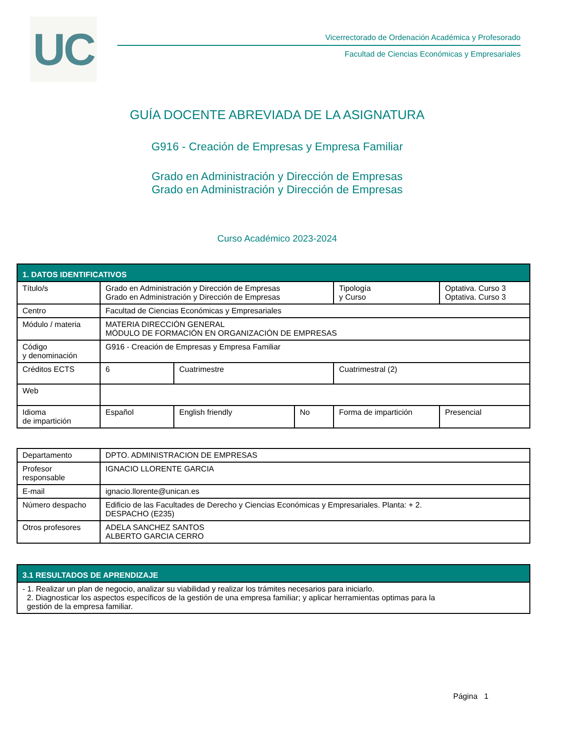UC
Vicerrectorado de Ordenación Académica y Profesorado
Facultad de Ciencias Económicas y Empresariales
GUÍA DOCENTE ABREVIADA DE LA ASIGNATURA
G916 - Creación de Empresas y Empresa Familiar
Grado en Administración y Dirección de Empresas
Grado en Administración y Dirección de Empresas
Curso Académico 2023-2024
| 1. DATOS IDENTIFICATIVOS | | | | | |
| --- | --- | --- | --- | --- | --- |
| Título/s | Grado en Administración y Dirección de Empresas Grado en Administración y Dirección de Empresas | | | Tipología y Curso | Optativa. Curso 3 Optativa. Curso 3 |
| Centro | Facultad de Ciencias Económicas y Empresariales | | | | |
| Módulo / materia | MATERIA DIRECCIÓN GENERAL MÓDULO DE FORMACIÓN EN ORGANIZACIÓN DE EMPRESAS | | | | |
| Código y denominación | G916 - Creación de Empresas y Empresa Familiar | | | | |
| Créditos ECTS | 6 | Cuatrimestre | | Cuatrimestral (2) | |
| Web | | | | | |
| Idioma de impartición | Español | English friendly | No | Forma de impartición | Presencial |
| Departamento | DPTO. ADMINISTRACION DE EMPRESAS |
| Profesor responsable | IGNACIO LLORENTE GARCIA |
| E-mail | ignacio.llorente@unican.es |
| Número despacho | Edificio de las Facultades de Derecho y Ciencias Económicas y Empresariales. Planta: + 2. DESPACHO (E235) |
| Otros profesores | ADELA SANCHEZ SANTOS ALBERTO GARCIA CERRO |
| 3.1 RESULTADOS DE APRENDIZAJE |
| --- |
| - 1. Realizar un plan de negocio, analizar su viabilidad y realizar los trámites necesarios para iniciarlo. 2. Diagnosticar los aspectos específicos de la gestión de una empresa familiar; y aplicar herramientas optimas para la gestión de la empresa familiar. |
Página 1